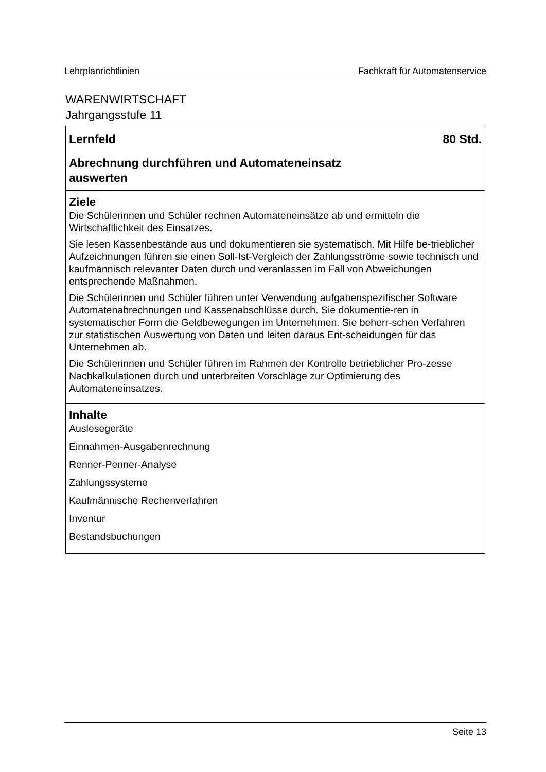Lehrplanrichtlinien Fachkraft für Automatenservice
WARENWIRTSCHAFT
Jahrgangsstufe 11
Lernfeld 80 Std.
Abrechnung durchführen und Automateneinsatz
auswerten
Ziele
Die Schülerinnen und Schüler rechnen Automateneinsätze ab und ermitteln die Wirtschaftlichkeit des Einsatzes.
Sie lesen Kassenbestände aus und dokumentieren sie systematisch. Mit Hilfe be-trieblicher Aufzeichnungen führen sie einen Soll-Ist-Vergleich der Zahlungsströme sowie technisch und kaufmännisch relevanter Daten durch und veranlassen im Fall von Abweichungen entsprechende Maßnahmen.
Die Schülerinnen und Schüler führen unter Verwendung aufgabenspezifischer Software Automatenabrechnungen und Kassenabschlüsse durch. Sie dokumentie-ren in systematischer Form die Geldbewegungen im Unternehmen. Sie beherr-schen Verfahren zur statistischen Auswertung von Daten und leiten daraus Ent-scheidungen für das Unternehmen ab.
Die Schülerinnen und Schüler führen im Rahmen der Kontrolle betrieblicher Pro-zesse Nachkalkulationen durch und unterbreiten Vorschläge zur Optimierung des Automateneinsatzes.
Inhalte
Auslesegeräte
Einnahmen-Ausgabenrechnung
Renner-Penner-Analyse
Zahlungssysteme
Kaufmännische Rechenverfahren
Inventur
Bestandsbuchungen
Seite 13